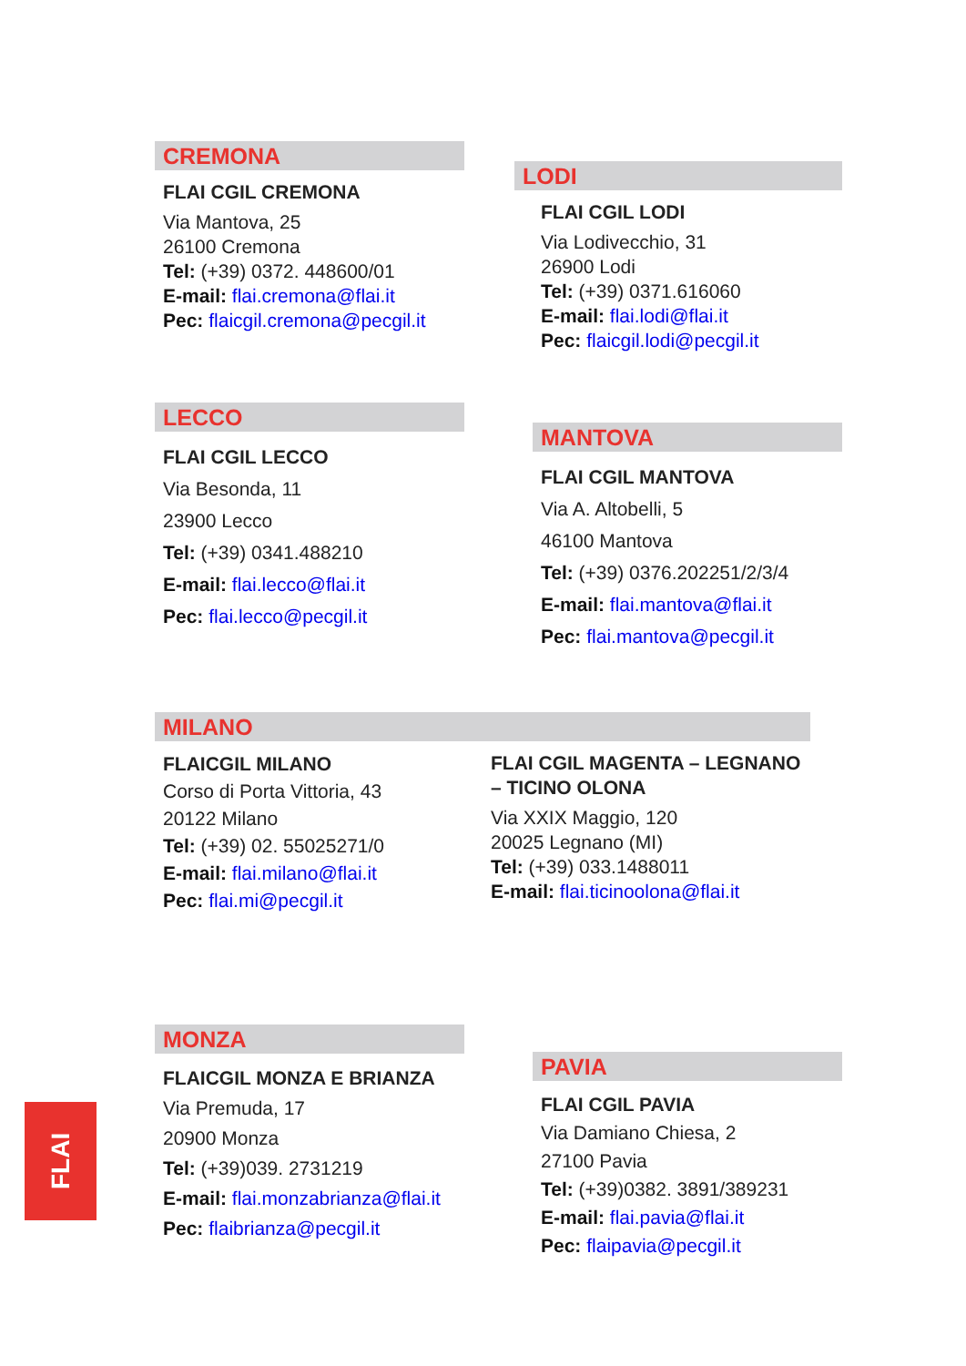CREMONA
FLAI CGIL CREMONA
Via Mantova, 25
26100 Cremona
Tel: (+39) 0372. 448600/01
E-mail: flai.cremona@flai.it
Pec: flaicgil.cremona@pecgil.it
LODI
FLAI CGIL LODI
Via Lodivecchio, 31
26900 Lodi
Tel: (+39) 0371.616060
E-mail: flai.lodi@flai.it
Pec: flaicgil.lodi@pecgil.it
LECCO
FLAI CGIL LECCO
Via Besonda, 11
23900 Lecco
Tel: (+39) 0341.488210
E-mail: flai.lecco@flai.it
Pec: flai.lecco@pecgil.it
MANTOVA
FLAI CGIL MANTOVA
Via A. Altobelli, 5
46100 Mantova
Tel: (+39) 0376.202251/2/3/4
E-mail: flai.mantova@flai.it
Pec: flai.mantova@pecgil.it
MILANO
FLAICGIL MILANO
Corso di Porta Vittoria, 43
20122 Milano
Tel: (+39) 02. 55025271/0
E-mail: flai.milano@flai.it
Pec: flai.mi@pecgil.it
FLAI CGIL MAGENTA – LEGNANO – TICINO OLONA
Via XXIX Maggio, 120
20025 Legnano (MI)
Tel: (+39) 033.1488011
E-mail: flai.ticinoolona@flai.it
MONZA
FLAICGIL MONZA E BRIANZA
Via Premuda, 17
20900 Monza
Tel: (+39)039. 2731219
E-mail: flai.monzabrianza@flai.it
Pec: flaibrianza@pecgil.it
PAVIA
FLAI CGIL PAVIA
Via Damiano Chiesa, 2
27100 Pavia
Tel: (+39)0382. 3891/389231
E-mail: flai.pavia@flai.it
Pec: flaipavia@pecgil.it
FLAI